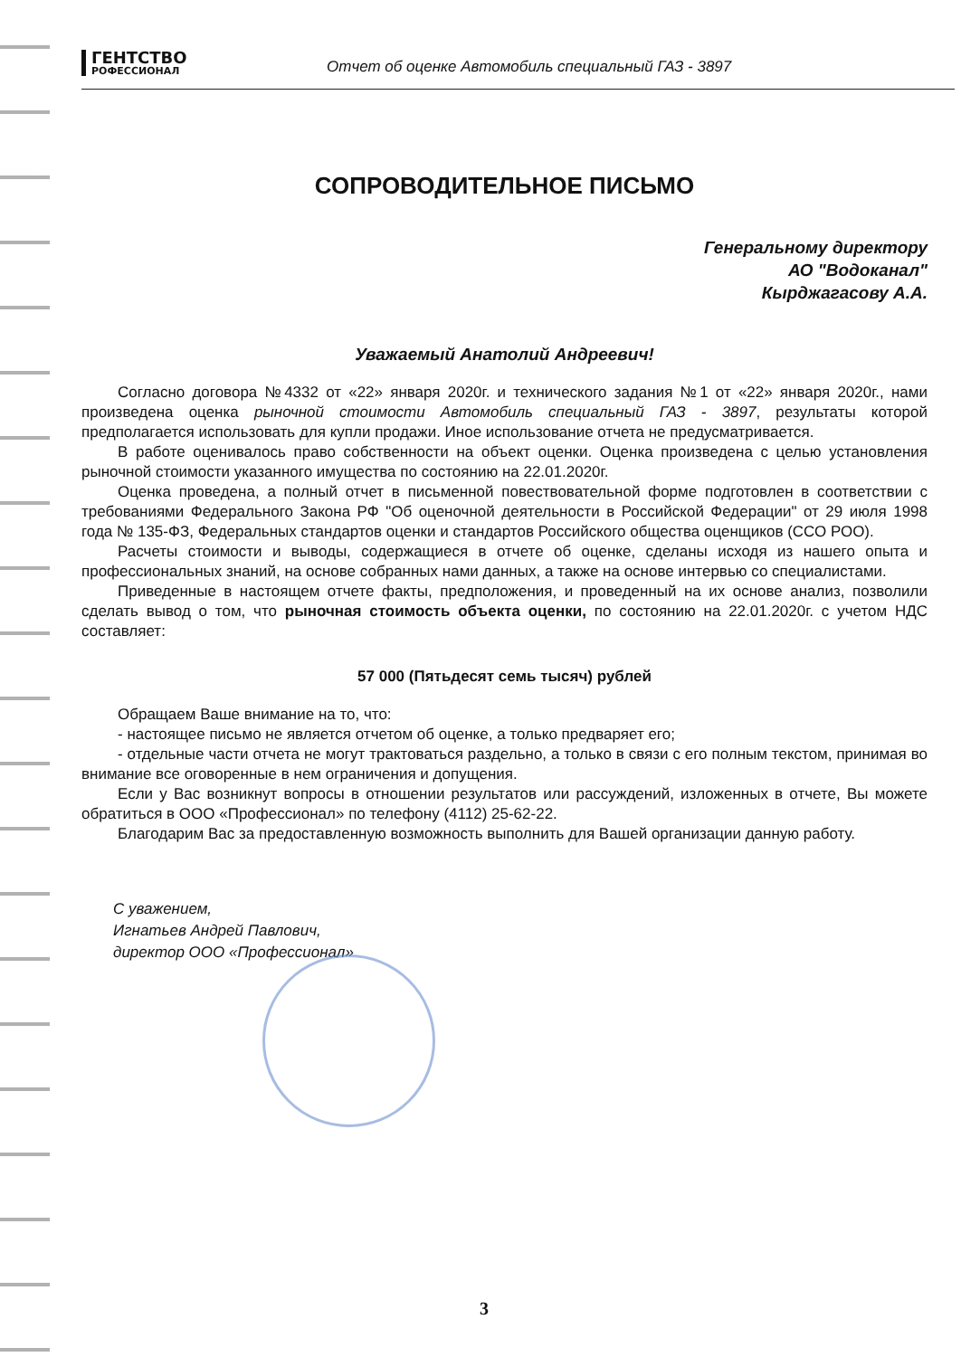ГЕНТСТВО
РОФЕССИОНАЛ
Отчет об оценке Автомобиль специальный ГАЗ - 3897
СОПРОВОДИТЕЛЬНОЕ ПИСЬМО
Генеральному директору
АО "Водоканал"
Кырджагасову А.А.
Уважаемый Анатолий Андреевич!
Согласно договора №4332 от «22» января 2020г. и технического задания №1 от «22» января 2020г., нами произведена оценка рыночной стоимости Автомобиль специальный ГАЗ - 3897, результаты которой предполагается использовать для купли продажи. Иное использование отчета не предусматривается.
В работе оценивалось право собственности на объект оценки. Оценка произведена с целью установления рыночной стоимости указанного имущества по состоянию на 22.01.2020г.
Оценка проведена, а полный отчет в письменной повествовательной форме подготовлен в соответствии с требованиями Федерального Закона РФ "Об оценочной деятельности в Российской Федерации" от 29 июля 1998 года № 135-ФЗ, Федеральных стандартов оценки и стандартов Российского общества оценщиков (ССО РОО).
Расчеты стоимости и выводы, содержащиеся в отчете об оценке, сделаны исходя из нашего опыта и профессиональных знаний, на основе собранных нами данных, а также на основе интервью со специалистами.
Приведенные в настоящем отчете факты, предположения, и проведенный на их основе анализ, позволили сделать вывод о том, что рыночная стоимость объекта оценки, по состоянию на 22.01.2020г. с учетом НДС составляет:
57 000 (Пятьдесят семь тысяч) рублей
Обращаем Ваше внимание на то, что:
- настоящее письмо не является отчетом об оценке, а только предваряет его;
- отдельные части отчета не могут трактоваться раздельно, а только в связи с его полным текстом, принимая во внимание все оговоренные в нем ограничения и допущения.
Если у Вас возникнут вопросы в отношении результатов или рассуждений, изложенных в отчете, Вы можете обратиться в ООО «Профессионал» по телефону (4112) 25-62-22.
Благодарим Вас за предоставленную возможность выполнить для Вашей организации данную работу.
С уважением,
Игнатьев Андрей Павлович,
директор ООО «Профессионал»
3